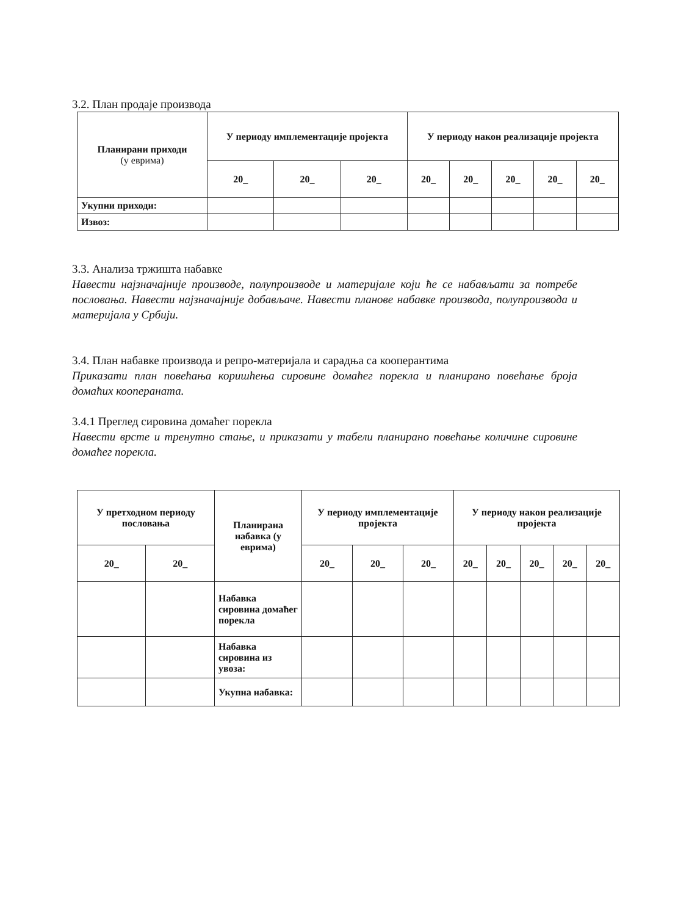3.2. План продаје производа
| Планирани приходи (у еврима) | У периоду имплементације пројекта | | | У периоду након реализације пројекта | | | | |
| --- | --- | --- | --- | --- | --- | --- | --- | --- |
| | 20_ | 20_ | 20_ | 20_ | 20_ | 20_ | 20_ | 20_ |
| Укупни приходи: | | | | | | | | |
| Извоз: | | | | | | | | |
3.3. Анализа тржишта набавке
Навести најзначајније производе, полупроизводе и материјале који ће се набављати за потребе пословања. Навести најзначајније добављаче. Навести планове набавке производа, полупроизвода и материјала у Србији.
3.4. План набавке производа и репро-материјала и сарадња са кооперантима
Приказати план повећања коришћења сировине домаћег порекла и планирано повећање броја домаћих коопераната.
3.4.1 Преглед сировина домаћег порекла
Навести врсте и тренутно стање, и приказати у табели планирано повећање количине сировине домаћег порекла.
| У претходном периоду пословања | | Планирана набавка (у еврима) | У периоду имплементације пројекта | | | У периоду након реализације пројекта | | | | |
| --- | --- | --- | --- | --- | --- | --- | --- | --- | --- | --- |
| 20_ | 20_ | | 20_ | 20_ | 20_ | 20_ | 20_ | 20_ | 20_ | 20_ |
| | | Набавка сировина домаћег порекла | | | | | | | | |
| | | Набавка сировина из увоза: | | | | | | | | |
| | | Укупна набавка: | | | | | | | | |